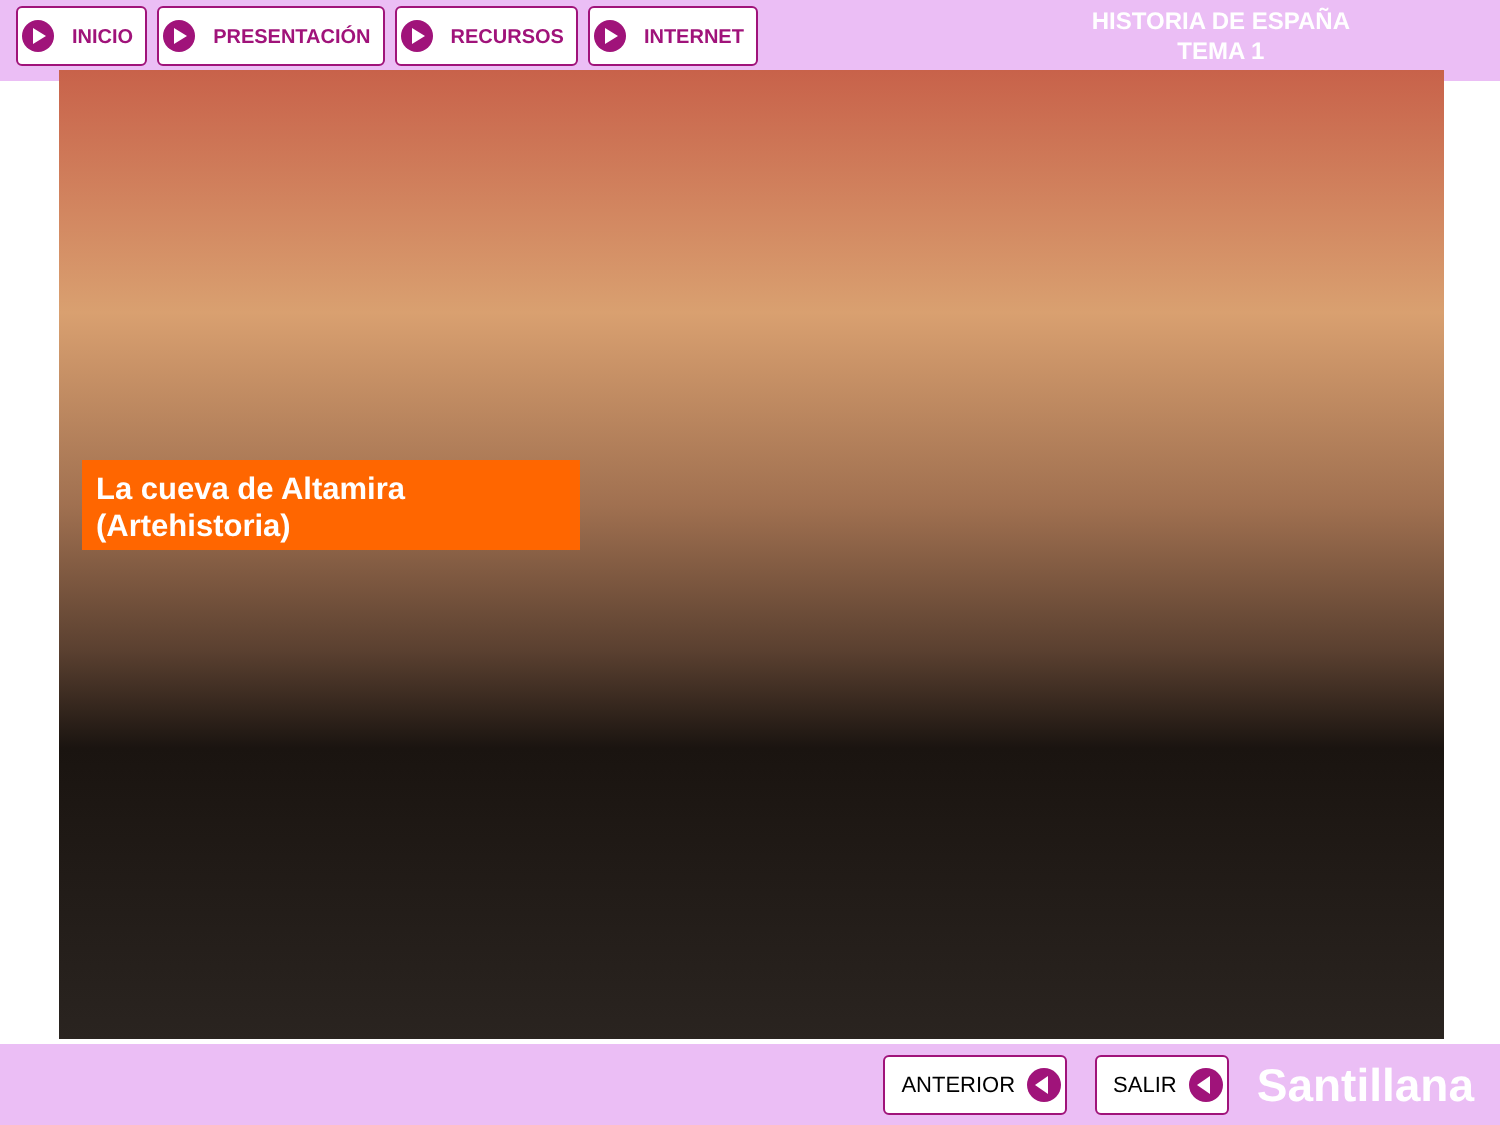INICIO PRESENTACIÓN RECURSOS INTERNET
HISTORIA DE ESPAÑA
TEMA 1
La cueva de Altamira
(Artehistoria)
ANTERIOR SALIR
Santillana